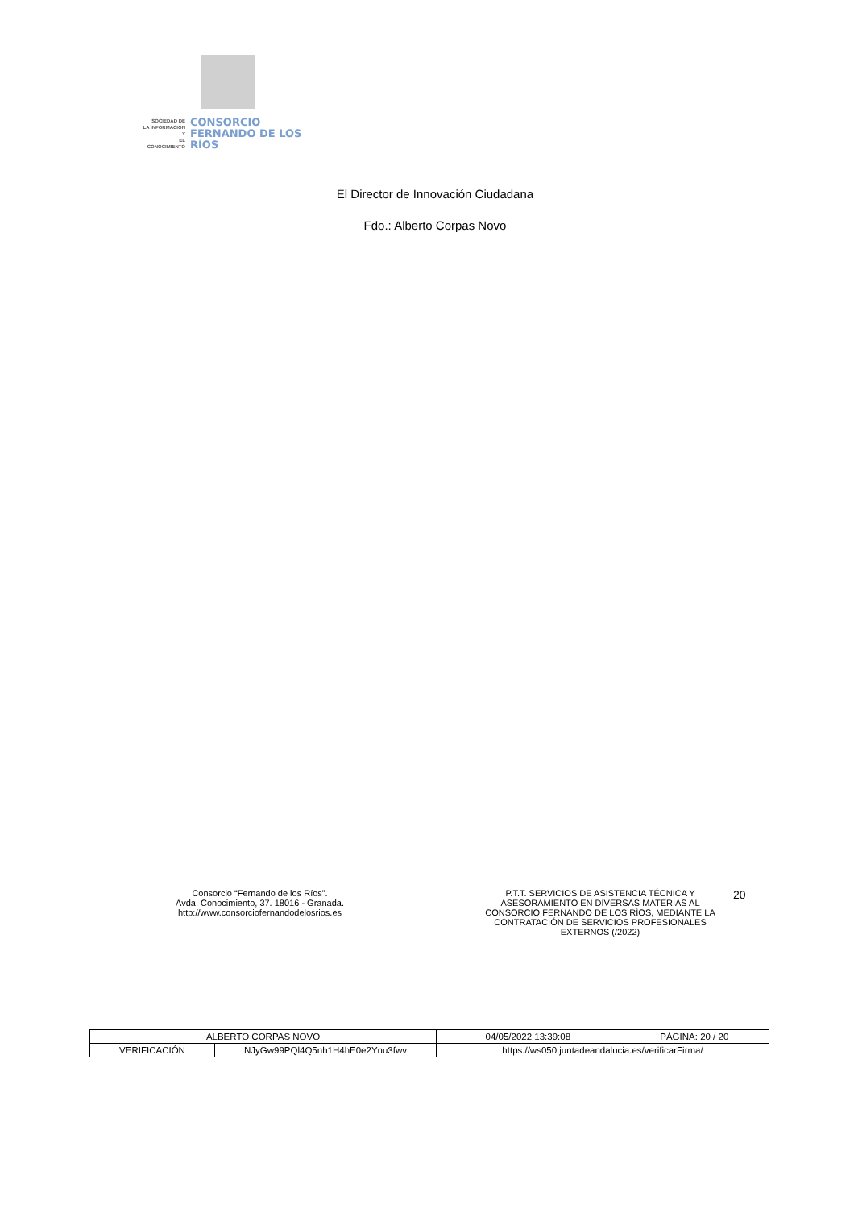SOCIEDAD DE
LA INFORMACIÓN Y
EL CONOCIMIENTO
CONSORCIO
FERNANDO DE LOS RÍOS
El Director de Innovación Ciudadana
Fdo.: Alberto Corpas Novo
Consorcio “Fernando de los Ríos”.
Avda, Conocimiento, 37. 18016 - Granada.
http://www.consorciofernandodelosrios.es
P.T.T. SERVICIOS DE ASISTENCIA TÉCNICA Y ASESORAMIENTO EN DIVERSAS MATERIAS AL CONSORCIO FERNANDO DE LOS RÍOS, MEDIANTE LA CONTRATACIÓN DE SERVICIOS PROFESIONALES EXTERNOS (/2022)
20
| ALBERTO CORPAS NOVO | | | 04/05/2022 13:39:08 | PÁGINA: 20 / 20 |
| VERIFICACIÓN | NJyGw99PQl4Q5nh1H4hE0e2Ynu3fwv | https://ws050.juntadeandalucia.es/verificarFirma/ | | |